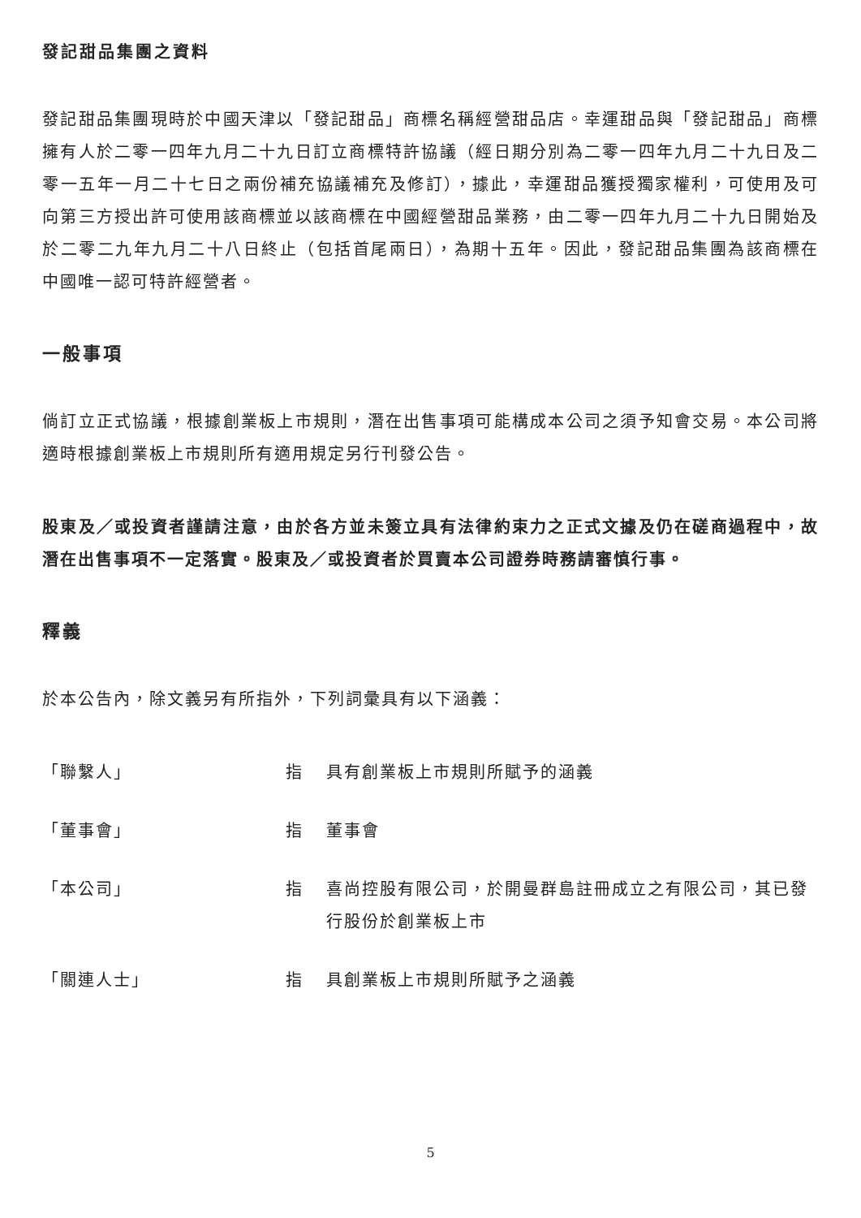發記甜品集團之資料
發記甜品集團現時於中國天津以「發記甜品」商標名稱經營甜品店。幸運甜品與「發記甜品」商標擁有人於二零一四年九月二十九日訂立商標特許協議（經日期分別為二零一四年九月二十九日及二零一五年一月二十七日之兩份補充協議補充及修訂），據此，幸運甜品獲授獨家權利，可使用及可向第三方授出許可使用該商標並以該商標在中國經營甜品業務，由二零一四年九月二十九日開始及於二零二九年九月二十八日終止（包括首尾兩日），為期十五年。因此，發記甜品集團為該商標在中國唯一認可特許經營者。
一般事項
倘訂立正式協議，根據創業板上市規則，潛在出售事項可能構成本公司之須予知會交易。本公司將適時根據創業板上市規則所有適用規定另行刊發公告。
股東及／或投資者謹請注意，由於各方並未簽立具有法律約束力之正式文據及仍在磋商過程中，故潛在出售事項不一定落實。股東及／或投資者於買賣本公司證券時務請審慎行事。
釋義
於本公告內，除文義另有所指外，下列詞彙具有以下涵義：
| 「聯繫人」 | 指 | 具有創業板上市規則所賦予的涵義 |
| 「董事會」 | 指 | 董事會 |
| 「本公司」 | 指 | 喜尚控股有限公司，於開曼群島註冊成立之有限公司，其已發行股份於創業板上市 |
| 「關連人士」 | 指 | 具創業板上市規則所賦予之涵義 |
5